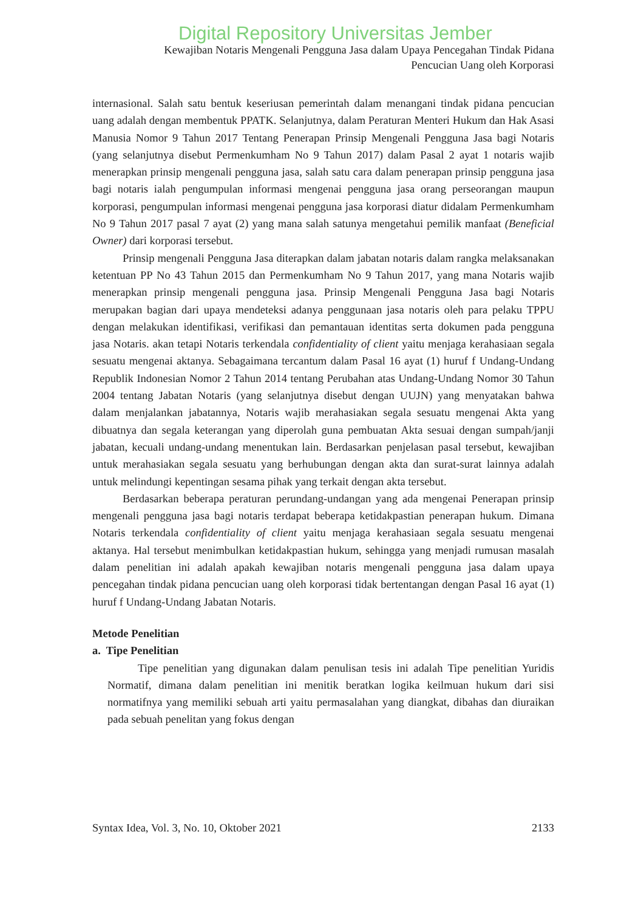Digital Repository Universitas Jember
Kewajiban Notaris Mengenali Pengguna Jasa dalam Upaya Pencegahan Tindak Pidana
Pencucian Uang oleh Korporasi
internasional. Salah satu bentuk keseriusan pemerintah dalam menangani tindak pidana pencucian uang adalah dengan membentuk PPATK. Selanjutnya, dalam Peraturan Menteri Hukum dan Hak Asasi Manusia Nomor 9 Tahun 2017 Tentang Penerapan Prinsip Mengenali Pengguna Jasa bagi Notaris (yang selanjutnya disebut Permenkumham No 9 Tahun 2017) dalam Pasal 2 ayat 1 notaris wajib menerapkan prinsip mengenali pengguna jasa, salah satu cara dalam penerapan prinsip pengguna jasa bagi notaris ialah pengumpulan informasi mengenai pengguna jasa orang perseorangan maupun korporasi, pengumpulan informasi mengenai pengguna jasa korporasi diatur didalam Permenkumham No 9 Tahun 2017 pasal 7 ayat (2) yang mana salah satunya mengetahui pemilik manfaat (Beneficial Owner) dari korporasi tersebut.
Prinsip mengenali Pengguna Jasa diterapkan dalam jabatan notaris dalam rangka melaksanakan ketentuan PP No 43 Tahun 2015 dan Permenkumham No 9 Tahun 2017, yang mana Notaris wajib menerapkan prinsip mengenali pengguna jasa. Prinsip Mengenali Pengguna Jasa bagi Notaris merupakan bagian dari upaya mendeteksi adanya penggunaan jasa notaris oleh para pelaku TPPU dengan melakukan identifikasi, verifikasi dan pemantauan identitas serta dokumen pada pengguna jasa Notaris. akan tetapi Notaris terkendala confidentiality of client yaitu menjaga kerahasiaan segala sesuatu mengenai aktanya. Sebagaimana tercantum dalam Pasal 16 ayat (1) huruf f Undang-Undang Republik Indonesian Nomor 2 Tahun 2014 tentang Perubahan atas Undang-Undang Nomor 30 Tahun 2004 tentang Jabatan Notaris (yang selanjutnya disebut dengan UUJN) yang menyatakan bahwa dalam menjalankan jabatannya, Notaris wajib merahasiakan segala sesuatu mengenai Akta yang dibuatnya dan segala keterangan yang diperolah guna pembuatan Akta sesuai dengan sumpah/janji jabatan, kecuali undang-undang menentukan lain. Berdasarkan penjelasan pasal tersebut, kewajiban untuk merahasiakan segala sesuatu yang berhubungan dengan akta dan surat-surat lainnya adalah untuk melindungi kepentingan sesama pihak yang terkait dengan akta tersebut.
Berdasarkan beberapa peraturan perundang-undangan yang ada mengenai Penerapan prinsip mengenali pengguna jasa bagi notaris terdapat beberapa ketidakpastian penerapan hukum. Dimana Notaris terkendala confidentiality of client yaitu menjaga kerahasiaan segala sesuatu mengenai aktanya. Hal tersebut menimbulkan ketidakpastian hukum, sehingga yang menjadi rumusan masalah dalam penelitian ini adalah apakah kewajiban notaris mengenali pengguna jasa dalam upaya pencegahan tindak pidana pencucian uang oleh korporasi tidak bertentangan dengan Pasal 16 ayat (1) huruf f Undang-Undang Jabatan Notaris.
Metode Penelitian
a. Tipe Penelitian
Tipe penelitian yang digunakan dalam penulisan tesis ini adalah Tipe penelitian Yuridis Normatif, dimana dalam penelitian ini menitik beratkan logika keilmuan hukum dari sisi normatifnya yang memiliki sebuah arti yaitu permasalahan yang diangkat, dibahas dan diuraikan pada sebuah penelitan yang fokus dengan
Syntax Idea, Vol. 3, No. 10, Oktober 2021 2133